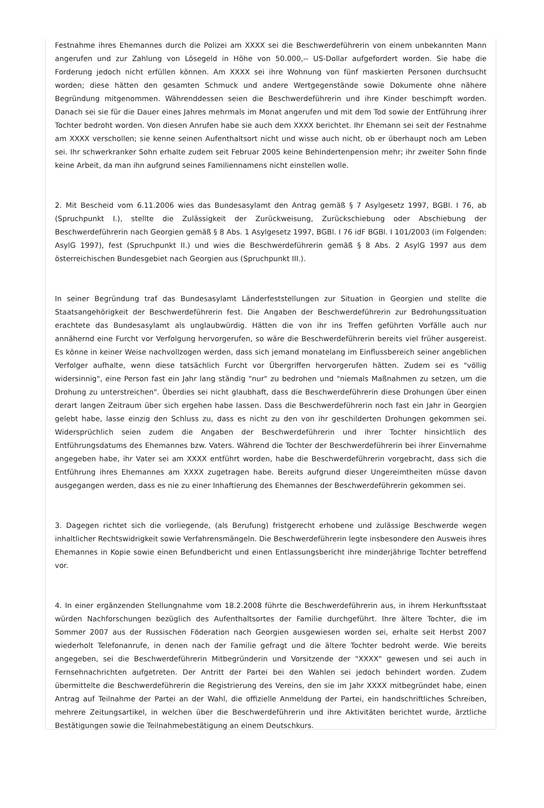Festnahme ihres Ehemannes durch die Polizei am XXXX sei die Beschwerdeführerin von einem unbekannten Mann angerufen und zur Zahlung von Lösegeld in Höhe von 50.000,-- US-Dollar aufgefordert worden. Sie habe die Forderung jedoch nicht erfüllen können. Am XXXX sei ihre Wohnung von fünf maskierten Personen durchsucht worden; diese hätten den gesamten Schmuck und andere Wertgegenstände sowie Dokumente ohne nähere Begründung mitgenommen. Währenddessen seien die Beschwerdeführerin und ihre Kinder beschimpft worden. Danach sei sie für die Dauer eines Jahres mehrmals im Monat angerufen und mit dem Tod sowie der Entführung ihrer Tochter bedroht worden. Von diesen Anrufen habe sie auch dem XXXX berichtet. Ihr Ehemann sei seit der Festnahme am XXXX verschollen; sie kenne seinen Aufenthaltsort nicht und wisse auch nicht, ob er überhaupt noch am Leben sei. Ihr schwerkranker Sohn erhalte zudem seit Februar 2005 keine Behindertenpension mehr; ihr zweiter Sohn finde keine Arbeit, da man ihn aufgrund seines Familiennamens nicht einstellen wolle.
2. Mit Bescheid vom 6.11.2006 wies das Bundesasylamt den Antrag gemäß § 7 Asylgesetz 1997, BGBl. I 76, ab (Spruchpunkt I.), stellte die Zulässigkeit der Zurückweisung, Zurückschiebung oder Abschiebung der Beschwerdeführerin nach Georgien gemäß § 8 Abs. 1 Asylgesetz 1997, BGBl. I 76 idF BGBl. I 101/2003 (im Folgenden: AsylG 1997), fest (Spruchpunkt II.) und wies die Beschwerdeführerin gemäß § 8 Abs. 2 AsylG 1997 aus dem österreichischen Bundesgebiet nach Georgien aus (Spruchpunkt III.).
In seiner Begründung traf das Bundesasylamt Länderfeststellungen zur Situation in Georgien und stellte die Staatsangehörigkeit der Beschwerdeführerin fest. Die Angaben der Beschwerdeführerin zur Bedrohungssituation erachtete das Bundesasylamt als unglaubwürdig. Hätten die von ihr ins Treffen geführten Vorfälle auch nur annähernd eine Furcht vor Verfolgung hervorgerufen, so wäre die Beschwerdeführerin bereits viel früher ausgereist. Es könne in keiner Weise nachvollzogen werden, dass sich jemand monatelang im Einflussbereich seiner angeblichen Verfolger aufhalte, wenn diese tatsächlich Furcht vor Übergriffen hervorgerufen hätten. Zudem sei es "völlig widersinnig", eine Person fast ein Jahr lang ständig "nur" zu bedrohen und "niemals Maßnahmen zu setzen, um die Drohung zu unterstreichen". Überdies sei nicht glaubhaft, dass die Beschwerdeführerin diese Drohungen über einen derart langen Zeitraum über sich ergehen habe lassen. Dass die Beschwerdeführerin noch fast ein Jahr in Georgien gelebt habe, lasse einzig den Schluss zu, dass es nicht zu den von ihr geschilderten Drohungen gekommen sei. Widersprüchlich seien zudem die Angaben der Beschwerdeführerin und ihrer Tochter hinsichtlich des Entführungsdatums des Ehemannes bzw. Vaters. Während die Tochter der Beschwerdeführerin bei ihrer Einvernahme angegeben habe, ihr Vater sei am XXXX entführt worden, habe die Beschwerdeführerin vorgebracht, dass sich die Entführung ihres Ehemannes am XXXX zugetragen habe. Bereits aufgrund dieser Ungereimtheiten müsse davon ausgegangen werden, dass es nie zu einer Inhaftierung des Ehemannes der Beschwerdeführerin gekommen sei.
3. Dagegen richtet sich die vorliegende, (als Berufung) fristgerecht erhobene und zulässige Beschwerde wegen inhaltlicher Rechtswidrigkeit sowie Verfahrensmängeln. Die Beschwerdeführerin legte insbesondere den Ausweis ihres Ehemannes in Kopie sowie einen Befundbericht und einen Entlassungsbericht ihre minderjährige Tochter betreffend vor.
4. In einer ergänzenden Stellungnahme vom 18.2.2008 führte die Beschwerdeführerin aus, in ihrem Herkunftsstaat würden Nachforschungen bezüglich des Aufenthaltsortes der Familie durchgeführt. Ihre ältere Tochter, die im Sommer 2007 aus der Russischen Föderation nach Georgien ausgewiesen worden sei, erhalte seit Herbst 2007 wiederholt Telefonanrufe, in denen nach der Familie gefragt und die ältere Tochter bedroht werde. Wie bereits angegeben, sei die Beschwerdeführerin Mitbegründerin und Vorsitzende der "XXXX" gewesen und sei auch in Fernsehnachrichten aufgetreten. Der Antritt der Partei bei den Wahlen sei jedoch behindert worden. Zudem übermittelte die Beschwerdeführerin die Registrierung des Vereins, den sie im Jahr XXXX mitbegründet habe, einen Antrag auf Teilnahme der Partei an der Wahl, die offizielle Anmeldung der Partei, ein handschriftliches Schreiben, mehrere Zeitungsartikel, in welchen über die Beschwerdeführerin und ihre Aktivitäten berichtet wurde, ärztliche Bestätigungen sowie die Teilnahmebestätigung an einem Deutschkurs.